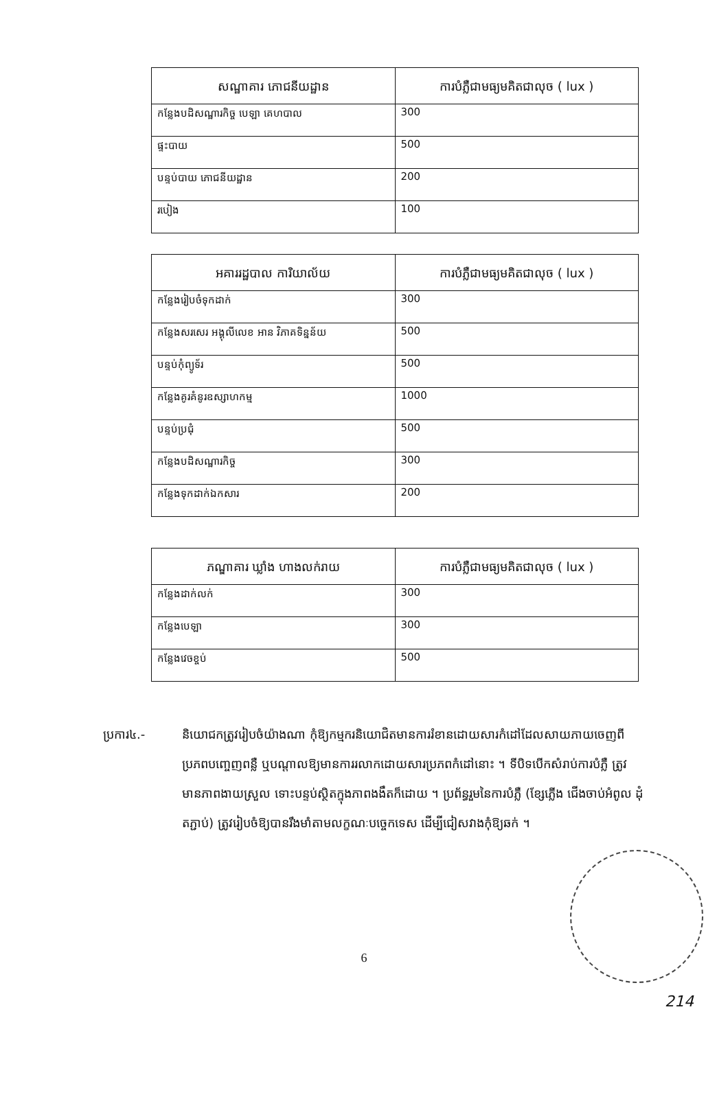| សណ្ឋាគារ ភោជនីយដ្ឋាន | ការបំភ្លឺជាមធ្យមគិតជាលុច ( lux ) |
| --- | --- |
| កន្លែងបដិសណ្ឋារកិច្ច បេឡា គេហបាល | 300 |
| ផ្ទះបាយ | 500 |
| បន្ទប់បាយ ភោជនីយដ្ឋាន | 200 |
| របៀង | 100 |
| អគាររដ្ឋបាល ការិយាល័យ | ការបំភ្លឺជាមធ្យមគិតជាលុច ( lux ) |
| --- | --- |
| កន្លែងរៀបចំទុកដាក់ | 300 |
| កន្លែងសរសេរ អង្គុលីលេខ អាន វិភាគទិន្នន័យ | 500 |
| បន្ទប់កុំព្យូទ័រ | 500 |
| កន្លែងគូរគំនូរឧស្សាហកម្ម | 1000 |
| បន្ទប់ប្រជុំ | 500 |
| កន្លែងបដិសណ្ឋារកិច្ច | 300 |
| កន្លែងទុកដាក់ឯកសារ | 200 |
| ភណ្ឌាគារ ឃ្លាំង ហាងលក់រាយ | ការបំភ្លឺជាមធ្យមគិតជាលុច ( lux ) |
| --- | --- |
| កន្លែងដាក់លក់ | 300 |
| កន្លែងបេឡា | 300 |
| កន្លែងវេចខ្ចប់ | 500 |
ប្រការ៤.- និយោជកត្រូវរៀបចំយ៉ាងណា កុំឱ្យកម្មករនិយោជិតមានការរំខានដោយសារកំដៅដែលសាយភាយចេញពីប្រភពបញ្ចេញពន្លឺ ឬបណ្តាលឱ្យមានការរលាកដោយសារប្រភពកំដៅនោះ ។ ទីបិទបើកសំរាប់ការបំភ្លឺ ត្រូវមានភាពងាយស្រួល ទោះបន្ទប់ស្ថិតក្នុងភាពងងឹតក៏ដោយ ។ ប្រព័ន្ធរួមនៃការបំភ្លឺ (ខ្សែភ្លើង ជើងចាប់អំពូល ដុំតភ្ជាប់) ត្រូវរៀបចំឱ្យបានរឹងមាំតាមលក្ខណៈបច្ចេកទេស ដើម្បីជៀសវាងកុំឱ្យឆក់ ។
6
214